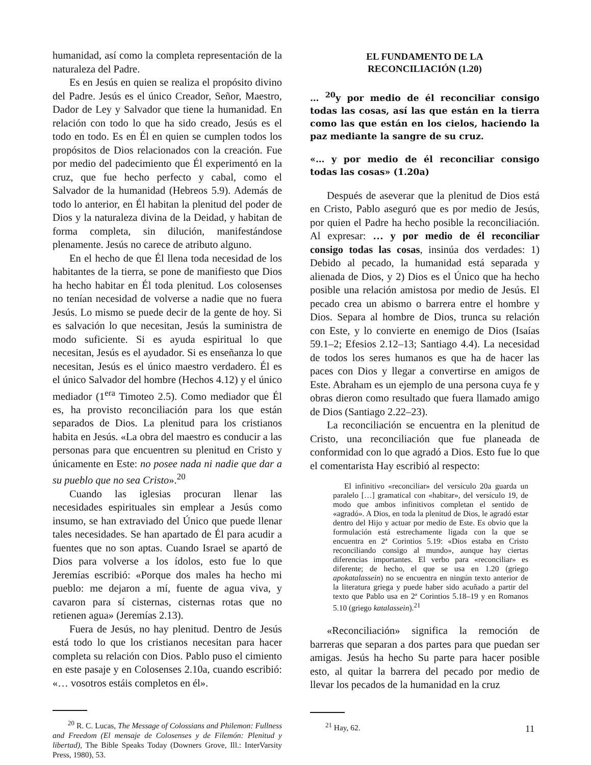humanidad, así como la completa representación de la naturaleza del Padre.
Es en Jesús en quien se realiza el propósito divino del Padre. Jesús es el único Creador, Señor, Maestro, Dador de Ley y Salvador que tiene la humanidad. En relación con todo lo que ha sido creado, Jesús es el todo en todo. Es en Él en quien se cumplen todos los propósitos de Dios relacionados con la creación. Fue por medio del padecimiento que Él experimentó en la cruz, que fue hecho perfecto y cabal, como el Salvador de la humanidad (Hebreos 5.9). Además de todo lo anterior, en Él habitan la plenitud del poder de Dios y la naturaleza divina de la Deidad, y habitan de forma completa, sin dilución, manifestándose plenamente. Jesús no carece de atributo alguno.
En el hecho de que Él llena toda necesidad de los habitantes de la tierra, se pone de manifiesto que Dios ha hecho habitar en Él toda plenitud. Los colosenses no tenían necesidad de volverse a nadie que no fuera Jesús. Lo mismo se puede decir de la gente de hoy. Si es salvación lo que necesitan, Jesús la suministra de modo suficiente. Si es ayuda espiritual lo que necesitan, Jesús es el ayudador. Si es enseñanza lo que necesitan, Jesús es el único maestro verdadero. Él es el único Salvador del hombre (Hechos 4.12) y el único mediador (1<sup>era</sup> Timoteo 2.5). Como mediador que Él es, ha provisto reconciliación para los que están separados de Dios. La plenitud para los cristianos habita en Jesús. «La obra del maestro es conducir a las personas para que encuentren su plenitud en Cristo y únicamente en Este: no posee nada ni nadie que dar a su pueblo que no sea Cristo».<sup>20</sup>
Cuando las iglesias procuran llenar las necesidades espirituales sin emplear a Jesús como insumo, se han extraviado del Único que puede llenar tales necesidades. Se han apartado de Él para acudir a fuentes que no son aptas. Cuando Israel se apartó de Dios para volverse a los ídolos, esto fue lo que Jeremías escribió: «Porque dos males ha hecho mi pueblo: me dejaron a mí, fuente de agua viva, y cavaron para sí cisternas, cisternas rotas que no retienen agua» (Jeremías 2.13).
Fuera de Jesús, no hay plenitud. Dentro de Jesús está todo lo que los cristianos necesitan para hacer completa su relación con Dios. Pablo puso el cimiento en este pasaje y en Colosenses 2.10a, cuando escribió: «… vosotros estáis completos en él».
<sup>20</sup> R. C. Lucas, The Message of Colossians and Philemon: Fullness and Freedom (El mensaje de Colosenses y de Filemón: Plenitud y libertad), The Bible Speaks Today (Downers Grove, Ill.: InterVarsity Press, 1980), 53.
EL FUNDAMENTO DE LA
RECONCILIACIÓN (1.20)
… <sup>20</sup>y por medio de él reconciliar consigo todas las cosas, así las que están en la tierra como las que están en los cielos, haciendo la paz mediante la sangre de su cruz.
«… y por medio de él reconciliar consigo todas las cosas» (1.20a)
Después de aseverar que la plenitud de Dios está en Cristo, Pablo aseguró que es por medio de Jesús, por quien el Padre ha hecho posible la reconciliación. Al expresar: … y por medio de él reconciliar consigo todas las cosas, insinúa dos verdades: 1) Debido al pecado, la humanidad está separada y alienada de Dios, y 2) Dios es el Único que ha hecho posible una relación amistosa por medio de Jesús. El pecado crea un abismo o barrera entre el hombre y Dios. Separa al hombre de Dios, trunca su relación con Este, y lo convierte en enemigo de Dios (Isaías 59.1–2; Efesios 2.12–13; Santiago 4.4). La necesidad de todos los seres humanos es que ha de hacer las paces con Dios y llegar a convertirse en amigos de Este. Abraham es un ejemplo de una persona cuya fe y obras dieron como resultado que fuera llamado amigo de Dios (Santiago 2.22–23).
La reconciliación se encuentra en la plenitud de Cristo, una reconciliación que fue planeada de conformidad con lo que agradó a Dios. Esto fue lo que el comentarista Hay escribió al respecto:
El infinitivo «reconciliar» del versículo 20a guarda un paralelo […] gramatical con «habitar», del versículo 19, de modo que ambos infinitivos completan el sentido de «agradó». A Dios, en toda la plenitud de Dios, le agradó estar dentro del Hijo y actuar por medio de Este. Es obvio que la formulación está estrechamente ligada con la que se encuentra en 2ª Corintios 5.19: «Dios estaba en Cristo reconciliando consigo al mundo», aunque hay ciertas diferencias importantes. El verbo para «reconciliar» es diferente; de hecho, el que se usa en 1.20 (griego apokatalassein) no se encuentra en ningún texto anterior de la literatura griega y puede haber sido acuñado a partir del texto que Pablo usa en 2ª Corintios 5.18–19 y en Romanos 5.10 (griego katalassein).<sup>21</sup>
«Reconciliación» significa la remoción de barreras que separan a dos partes para que puedan ser amigas. Jesús ha hecho Su parte para hacer posible esto, al quitar la barrera del pecado por medio de llevar los pecados de la humanidad en la cruz
<sup>21</sup> Hay, 62.
11